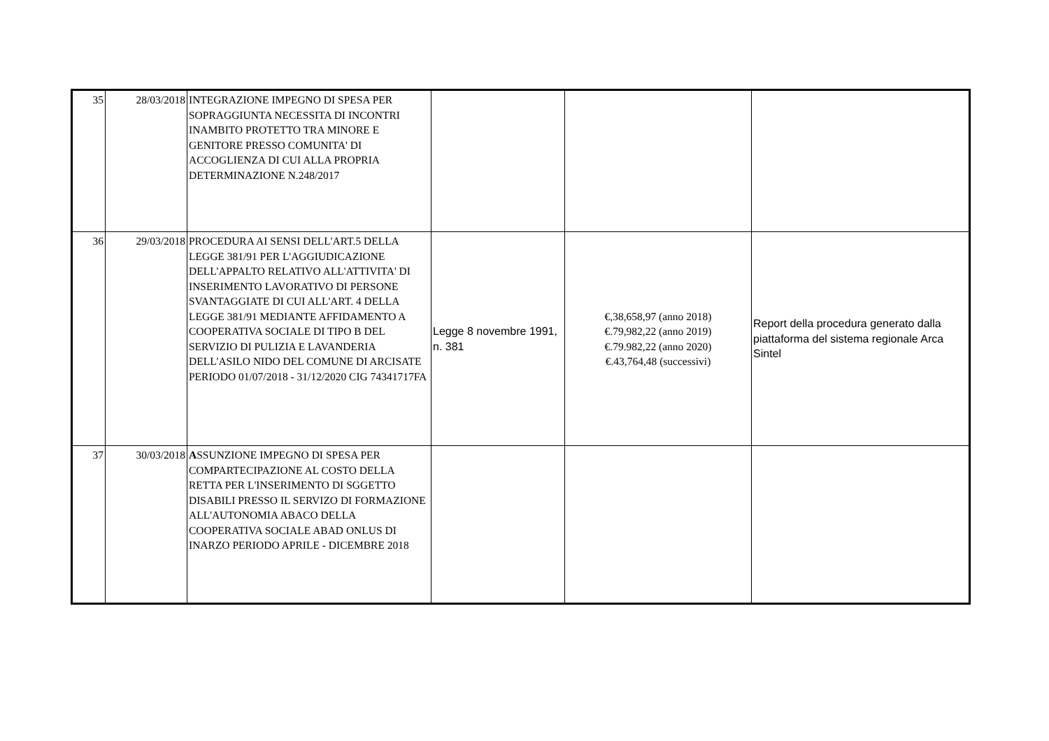| 35 | 28/03/2018 | INTEGRAZIONE IMPEGNO DI SPESA PER SOPRAGGIUNTA NECESSITA DI INCONTRI INAMBITO PROTETTO TRA MINORE E GENITORE PRESSO COMUNITA' DI ACCOGLIENZA DI CUI ALLA PROPRIA DETERMINAZIONE N.248/2017 | | | |
| 36 | 29/03/2018 | PROCEDURA AI SENSI DELL'ART.5 DELLA LEGGE 381/91 PER L'AGGIUDICAZIONE DELL'APPALTO RELATIVO ALL'ATTIVITA' DI INSERIMENTO LAVORATIVO DI PERSONE SVANTAGGIATE DI CUI ALL'ART. 4 DELLA LEGGE 381/91 MEDIANTE AFFIDAMENTO A COOPERATIVA SOCIALE DI TIPO B DEL SERVIZIO DI PULIZIA E LAVANDERIA DELL'ASILO NIDO DEL COMUNE DI ARCISATE PERIODO 01/07/2018 - 31/12/2020 CIG 74341717FA | Legge 8 novembre 1991, n. 381 | €,38,658,97 (anno 2018) €.79,982,22 (anno 2019) €.79.982,22 (anno 2020) €.43,764,48 (successivi) | Report della procedura generato dalla piattaforma del sistema regionale Arca Sintel |
| 37 | 30/03/2018 | A SSUNZIONE IMPEGNO DI SPESA PER COMPARTECIPAZIONE AL COSTO DELLA RETTA PER L'INSERIMENTO DI SGGETTO DISABILI PRESSO IL SERVIZO DI FORMAZIONE ALL'AUTONOMIA ABACO DELLA COOPERATIVA SOCIALE ABAD ONLUS DI INARZO PERIODO APRILE - DICEMBRE 2018 | | | |